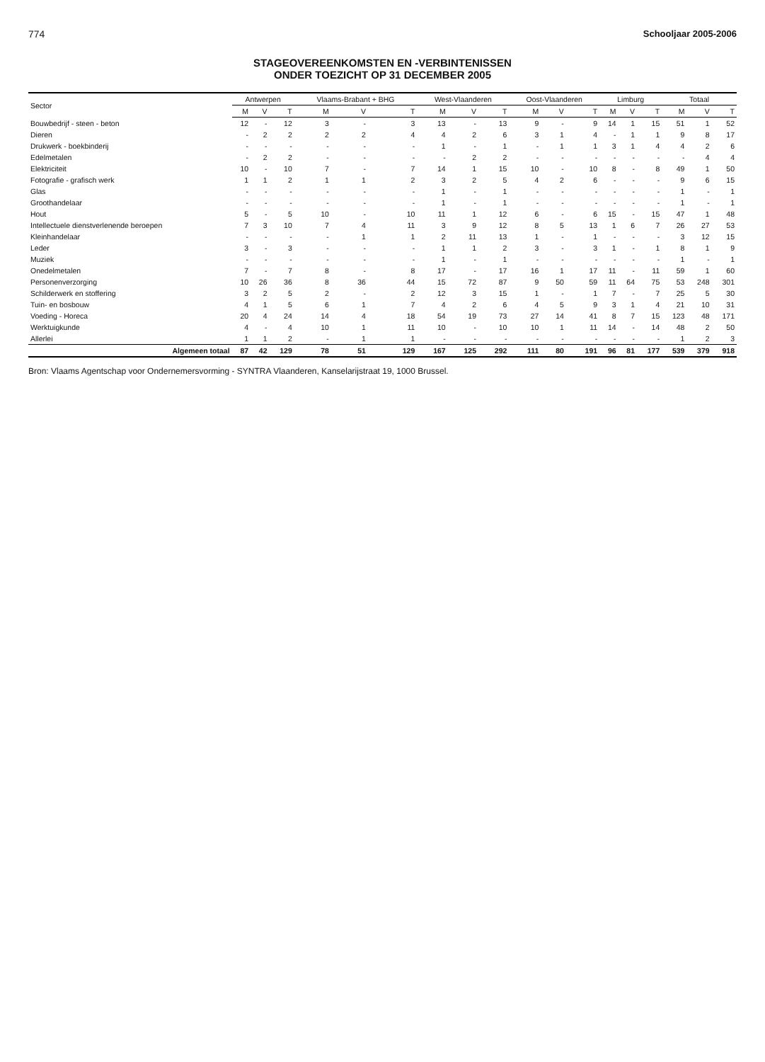774 Schooljaar 2005-2006
STAGEOVEREENKOMSTEN EN -VERBINTENISSEN
ONDER TOEZICHT OP 31 DECEMBER 2005
| Sector | Antwerpen | | | Vlaams-Brabant + BHG | | | West-Vlaanderen | | | Oost-Vlaanderen | | | Limburg | | | Totaal | | |
| --- | --- | --- | --- | --- | --- | --- | --- | --- | --- | --- | --- | --- | --- | --- | --- | --- | --- | --- |
| | M | V | T | M | V | T | M | V | T | M | V | T | M | V | T | M | V | T |
| Bouwbedrijf - steen - beton | 12 | - | 12 | 3 | - | 3 | 13 | - | 13 | 9 | - | 9 | 14 | 1 | 15 | 51 | 1 | 52 |
| Dieren | - | 2 | 2 | 2 | 2 | 4 | 4 | 2 | 6 | 3 | 1 | 4 | - | 1 | 1 | 9 | 8 | 17 |
| Drukwerk - boekbinderij | - | - | - | - | - | - | 1 | - | 1 | - | 1 | 1 | 3 | 1 | 4 | 4 | 2 | 6 |
| Edelmetalen | - | 2 | 2 | - | - | - | - | 2 | 2 | - | - | - | - | - | - | - | 4 | 4 |
| Elektriciteit | 10 | - | 10 | 7 | - | 7 | 14 | 1 | 15 | 10 | - | 10 | 8 | - | 8 | 49 | 1 | 50 |
| Fotografie - grafisch werk | 1 | 1 | 2 | 1 | 1 | 2 | 3 | 2 | 5 | 4 | 2 | 6 | - | - | - | 9 | 6 | 15 |
| Glas | - | - | - | - | - | - | 1 | - | 1 | - | - | - | - | - | - | 1 | - | 1 |
| Groothandelaar | - | - | - | - | - | - | 1 | - | 1 | - | - | - | - | - | - | 1 | - | 1 |
| Hout | 5 | - | 5 | 10 | - | 10 | 11 | 1 | 12 | 6 | - | 6 | 15 | - | 15 | 47 | 1 | 48 |
| Intellectuele dienstverlenende beroepen | 7 | 3 | 10 | 7 | 4 | 11 | 3 | 9 | 12 | 8 | 5 | 13 | 1 | 6 | 7 | 26 | 27 | 53 |
| Kleinhandelaar | - | - | - | - | 1 | 1 | 2 | 11 | 13 | 1 | - | 1 | - | - | - | 3 | 12 | 15 |
| Leder | 3 | - | 3 | - | - | - | 1 | 1 | 2 | 3 | - | 3 | 1 | - | 1 | 8 | 1 | 9 |
| Muziek | - | - | - | - | - | - | 1 | - | 1 | - | - | - | - | - | - | 1 | - | 1 |
| Onedelmetalen | 7 | - | 7 | 8 | - | 8 | 17 | - | 17 | 16 | 1 | 17 | 11 | - | 11 | 59 | 1 | 60 |
| Personenverzorging | 10 | 26 | 36 | 8 | 36 | 44 | 15 | 72 | 87 | 9 | 50 | 59 | 11 | 64 | 75 | 53 | 248 | 301 |
| Schilderwerk en stoffering | 3 | 2 | 5 | 2 | - | 2 | 12 | 3 | 15 | 1 | - | 1 | 7 | - | 7 | 25 | 5 | 30 |
| Tuin- en bosbouw | 4 | 1 | 5 | 6 | 1 | 7 | 4 | 2 | 6 | 4 | 5 | 9 | 3 | 1 | 4 | 21 | 10 | 31 |
| Voeding - Horeca | 20 | 4 | 24 | 14 | 4 | 18 | 54 | 19 | 73 | 27 | 14 | 41 | 8 | 7 | 15 | 123 | 48 | 171 |
| Werktuigkunde | 4 | - | 4 | 10 | 1 | 11 | 10 | - | 10 | 10 | 1 | 11 | 14 | - | 14 | 48 | 2 | 50 |
| Allerlei | 1 | 1 | 2 | - | 1 | 1 | - | - | - | - | - | - | - | - | - | 1 | 2 | 3 |
| Algemeen totaal | 87 | 42 | 129 | 78 | 51 | 129 | 167 | 125 | 292 | 111 | 80 | 191 | 96 | 81 | 177 | 539 | 379 | 918 |
Bron: Vlaams Agentschap voor Ondernemersvorming - SYNTRA Vlaanderen, Kanselarijstraat 19, 1000 Brussel.